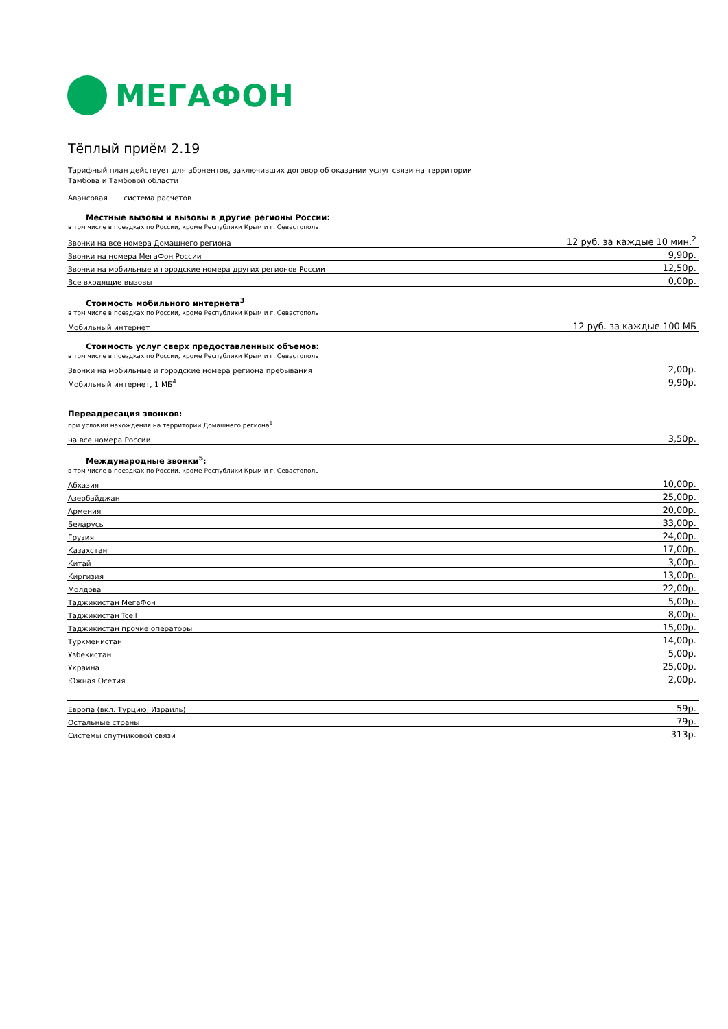МЕГАФОН
Тёплый приём 2.19
Тарифный план действует для абонентов, заключивших договор об оказании услуг связи на территории
Тамбова и Тамбовой области
Авансовая система расчетов
Местные вызовы и вызовы в другие регионы России:
в том числе в поездках по России, кроме Республики Крым и г. Севастополь
| Звонки на все номера Домашнего региона | 12 руб. за каждые 10 мин.<sup>2</sup> |
| Звонки на номера МегаФон России | 9,90р. |
| Звонки на мобильные и городские номера других регионов России | 12,50р. |
| Все входящие вызовы | 0,00р. |
Стоимость мобильного интернета<sup>3</sup>
в том числе в поездках по России, кроме Республики Крым и г. Севастополь
| Мобильный интернет | 12 руб. за каждые 100 МБ |
Стоимость услуг сверх предоставленных объемов:
в том числе в поездках по России, кроме Республики Крым и г. Севастополь
| Звонки на мобильные и городские номера региона пребывания | 2,00р. |
| Мобильный интернет, 1 МБ<sup>4</sup> | 9,90р. |
Переадресация звонков:
при условии нахождения на территории Домашнего региона<sup>1</sup>
| на все номера России | 3,50р. |
Международные звонки<sup>5</sup>:
в том числе в поездках по России, кроме Республики Крым и г. Севастополь
| Абхазия | 10,00р. |
| Азербайджан | 25,00р. |
| Армения | 20,00р. |
| Беларусь | 33,00р. |
| Грузия | 24,00р. |
| Казахстан | 17,00р. |
| Китай | 3,00р. |
| Киргизия | 13,00р. |
| Молдова | 22,00р. |
| Таджикистан МегаФон | 5,00р. |
| Таджикистан Tcell | 8,00р. |
| Таджикистан прочие операторы | 15,00р. |
| Туркменистан | 14,00р. |
| Узбекистан | 5,00р. |
| Украина | 25,00р. |
| Южная Осетия | 2,00р. |
| Европа (вкл. Турцию, Израиль) | 59р. |
| Остальные страны | 79р. |
| Системы спутниковой связи | 313р. |